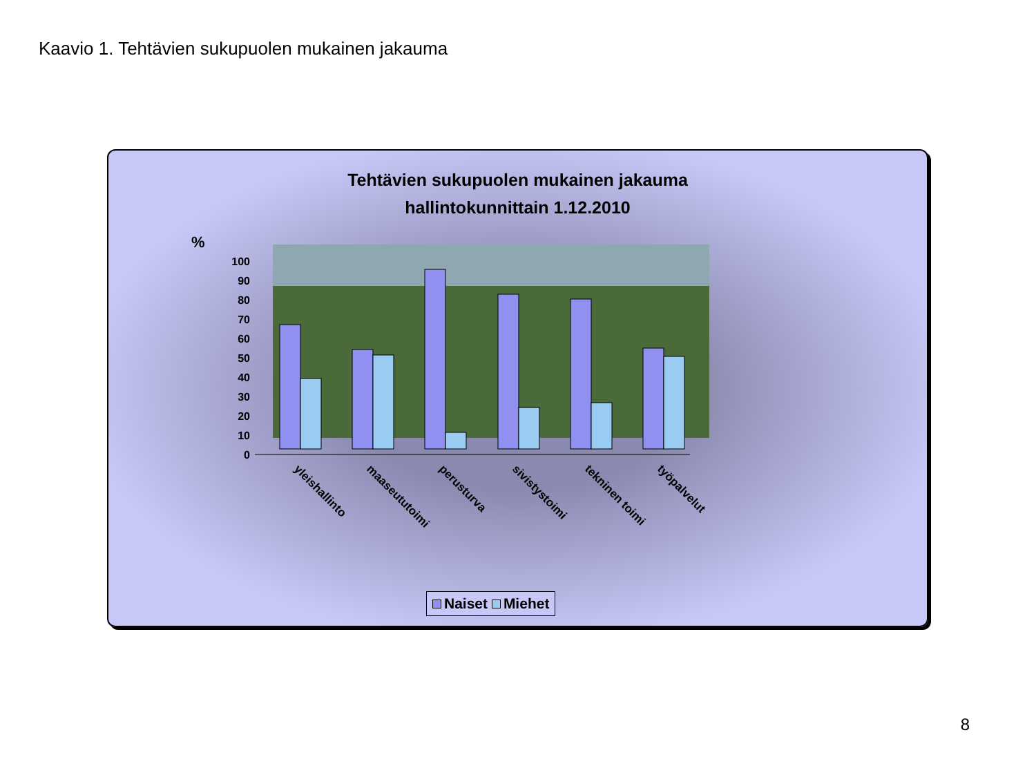Kaavio 1. Tehtävien sukupuolen mukainen jakauma
Tehtävien sukupuolen mukainen jakauma
hallintokunnittain 1.12.2010
%
100
90
80
70
60
50
40
30
20
10
0
yleishallinto
maaseututoimi
perusturva
sivistystoimi
tekninen toimi
työpalvelut
Naiset Miehet
8